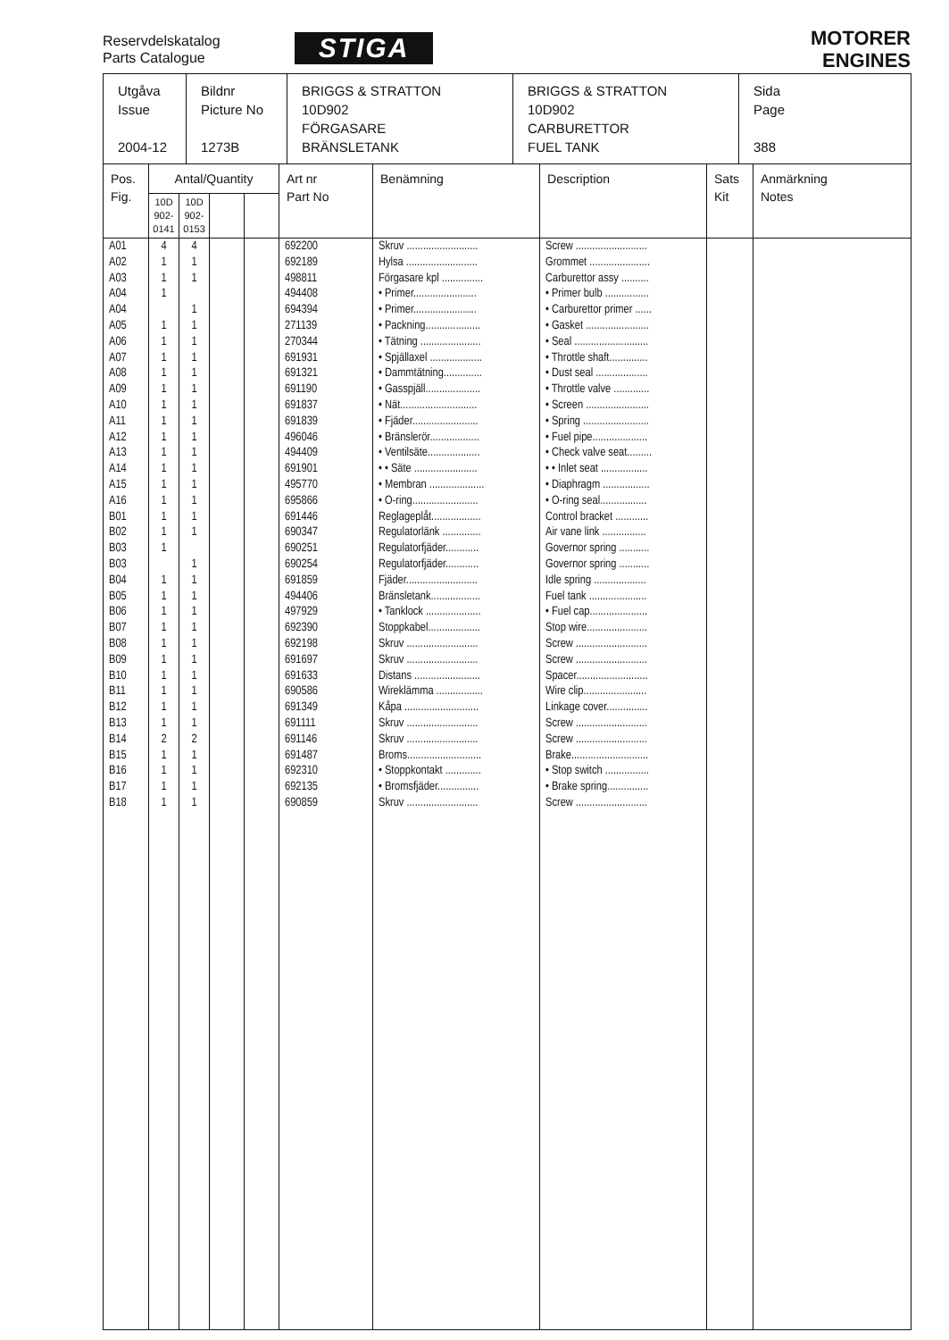Reservdelskatalog
Parts Catalogue
STIGA
MOTORER
ENGINES
| Utgåva Issue 2004-12 | Bildnr Picture No 1273B | BRIGGS & STRATTON 10D902 FÖRGASARE BRÄNSLETANK | BRIGGS & STRATTON 10D902 CARBURETTOR FUEL TANK | Sida Page 388 |
| Pos. Fig. | Antal/Quantity | | | | Art nr Part No | Benämning | Description | Sats Kit | Anmärkning Notes |
| --- | --- | --- | --- | --- | --- | --- | --- | --- | --- |
| | 10D 902- 0141 | 10D 902- 0153 | | | | | | | |
| A01 | 4 | 4 | | | 692200 | Skruv .......................... | Screw .......................... | | |
| A02 | 1 | 1 | | | 692189 | Hylsa .......................... | Grommet ...................... | | |
| A03 | 1 | 1 | | | 498811 | Förgasare kpl ............... | Carburettor assy .......... | | |
| A04 | 1 | | | | 494408 | • Primer....................... | • Primer bulb ................ | | |
| A04 | | 1 | | | 694394 | • Primer....................... | • Carburettor primer ...... | | |
| A05 | 1 | 1 | | | 271139 | • Packning.................... | • Gasket ....................... | | |
| A06 | 1 | 1 | | | 270344 | • Tätning ...................... | • Seal ........................... | | |
| A07 | 1 | 1 | | | 691931 | • Spjällaxel ................... | • Throttle shaft.............. | | |
| A08 | 1 | 1 | | | 691321 | • Dammtätning.............. | • Dust seal ................... | | |
| A09 | 1 | 1 | | | 691190 | • Gasspjäll.................... | • Throttle valve ............. | | |
| A10 | 1 | 1 | | | 691837 | • Nät............................ | • Screen ....................... | | |
| A11 | 1 | 1 | | | 691839 | • Fjäder........................ | • Spring ........................ | | |
| A12 | 1 | 1 | | | 496046 | • Bränslerör.................. | • Fuel pipe.................... | | |
| A13 | 1 | 1 | | | 494409 | • Ventilsäte................... | • Check valve seat......... | | |
| A14 | 1 | 1 | | | 691901 | • • Säte ....................... | • • Inlet seat ................. | | |
| A15 | 1 | 1 | | | 495770 | • Membran .................... | • Diaphragm ................. | | |
| A16 | 1 | 1 | | | 695866 | • O-ring........................ | • O-ring seal................. | | |
| B01 | 1 | 1 | | | 691446 | Reglageplåt.................. | Control bracket ............ | | |
| B02 | 1 | 1 | | | 690347 | Regulatorlänk .............. | Air vane link ................ | | |
| B03 | 1 | | | | 690251 | Regulatorfjäder............ | Governor spring ........... | | |
| B03 | | 1 | | | 690254 | Regulatorfjäder............ | Governor spring ........... | | |
| B04 | 1 | 1 | | | 691859 | Fjäder.......................... | Idle spring ................... | | |
| B05 | 1 | 1 | | | 494406 | Bränsletank.................. | Fuel tank ..................... | | |
| B06 | 1 | 1 | | | 497929 | • Tanklock .................... | • Fuel cap..................... | | |
| B07 | 1 | 1 | | | 692390 | Stoppkabel................... | Stop wire...................... | | |
| B08 | 1 | 1 | | | 692198 | Skruv .......................... | Screw .......................... | | |
| B09 | 1 | 1 | | | 691697 | Skruv .......................... | Screw .......................... | | |
| B10 | 1 | 1 | | | 691633 | Distans ........................ | Spacer.......................... | | |
| B11 | 1 | 1 | | | 690586 | Wireklämma ................. | Wire clip....................... | | |
| B12 | 1 | 1 | | | 691349 | Kåpa ........................... | Linkage cover............... | | |
| B13 | 1 | 1 | | | 691111 | Skruv .......................... | Screw .......................... | | |
| B14 | 2 | 2 | | | 691146 | Skruv .......................... | Screw .......................... | | |
| B15 | 1 | 1 | | | 691487 | Broms........................... | Brake............................ | | |
| B16 | 1 | 1 | | | 692310 | • Stoppkontakt ............. | • Stop switch ................ | | |
| B17 | 1 | 1 | | | 692135 | • Bromsfjäder............... | • Brake spring............... | | |
| B18 | 1 | 1 | | | 690859 | Skruv .......................... | Screw .......................... | | |